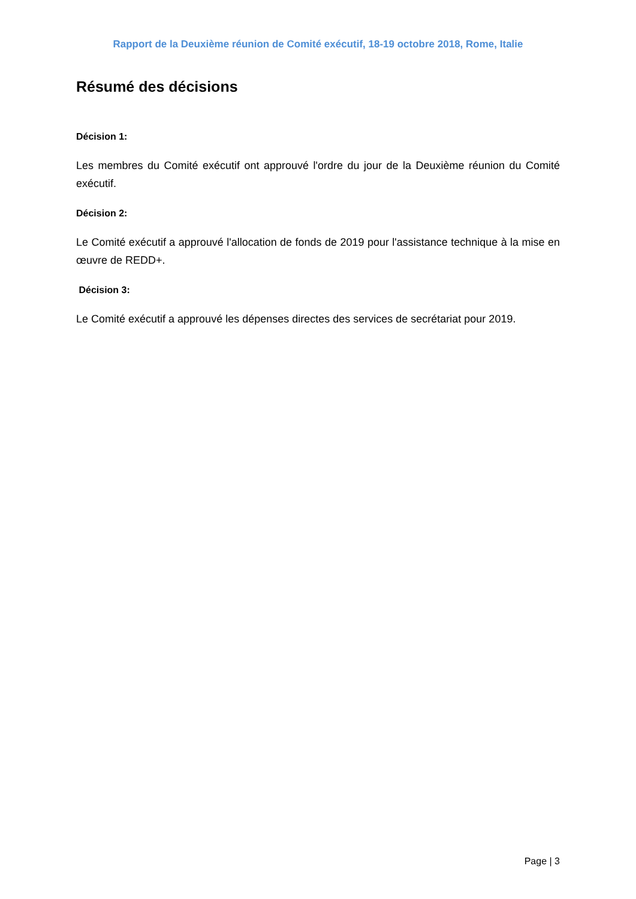Rapport de la Deuxième réunion de Comité exécutif, 18-19 octobre 2018, Rome, Italie
Résumé des décisions
Décision 1:
Les membres du Comité exécutif ont approuvé l'ordre du jour de la Deuxième réunion du Comité exécutif.
Décision 2:
Le Comité exécutif a approuvé l'allocation de fonds de 2019 pour l'assistance technique à la mise en œuvre de REDD+.
Décision 3:
Le Comité exécutif a approuvé les dépenses directes des services de secrétariat pour 2019.
Page | 3